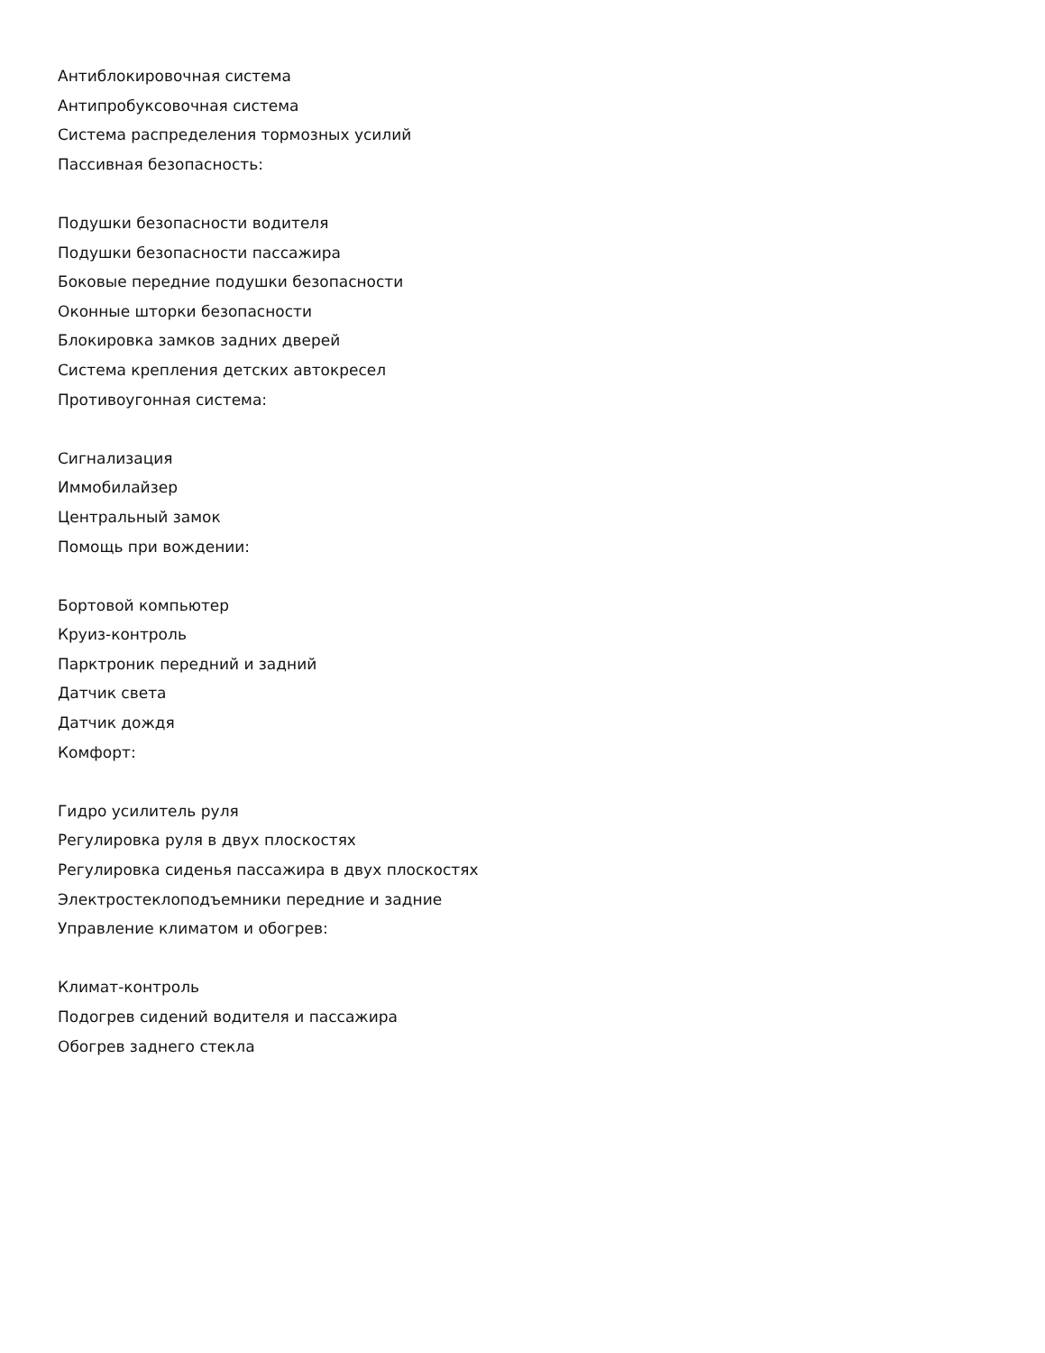Антиблокировочная система
Антипробуксовочная система
Система распределения тормозных усилий
Пассивная безопасность:
Подушки безопасности водителя
Подушки безопасности пассажира
Боковые передние подушки безопасности
Оконные шторки безопасности
Блокировка замков задних дверей
Система крепления детских автокресел
Противоугонная система:
Сигнализация
Иммобилайзер
Центральный замок
Помощь при вождении:
Бортовой компьютер
Круиз-контроль
Парктроник передний и задний
Датчик света
Датчик дождя
Комфорт:
Гидро усилитель руля
Регулировка руля в двух плоскостях
Регулировка сиденья пассажира в двух плоскостях
Электростеклоподъемники передние и задние
Управление климатом и обогрев:
Климат-контроль
Подогрев сидений водителя и пассажира
Обогрев заднего стекла